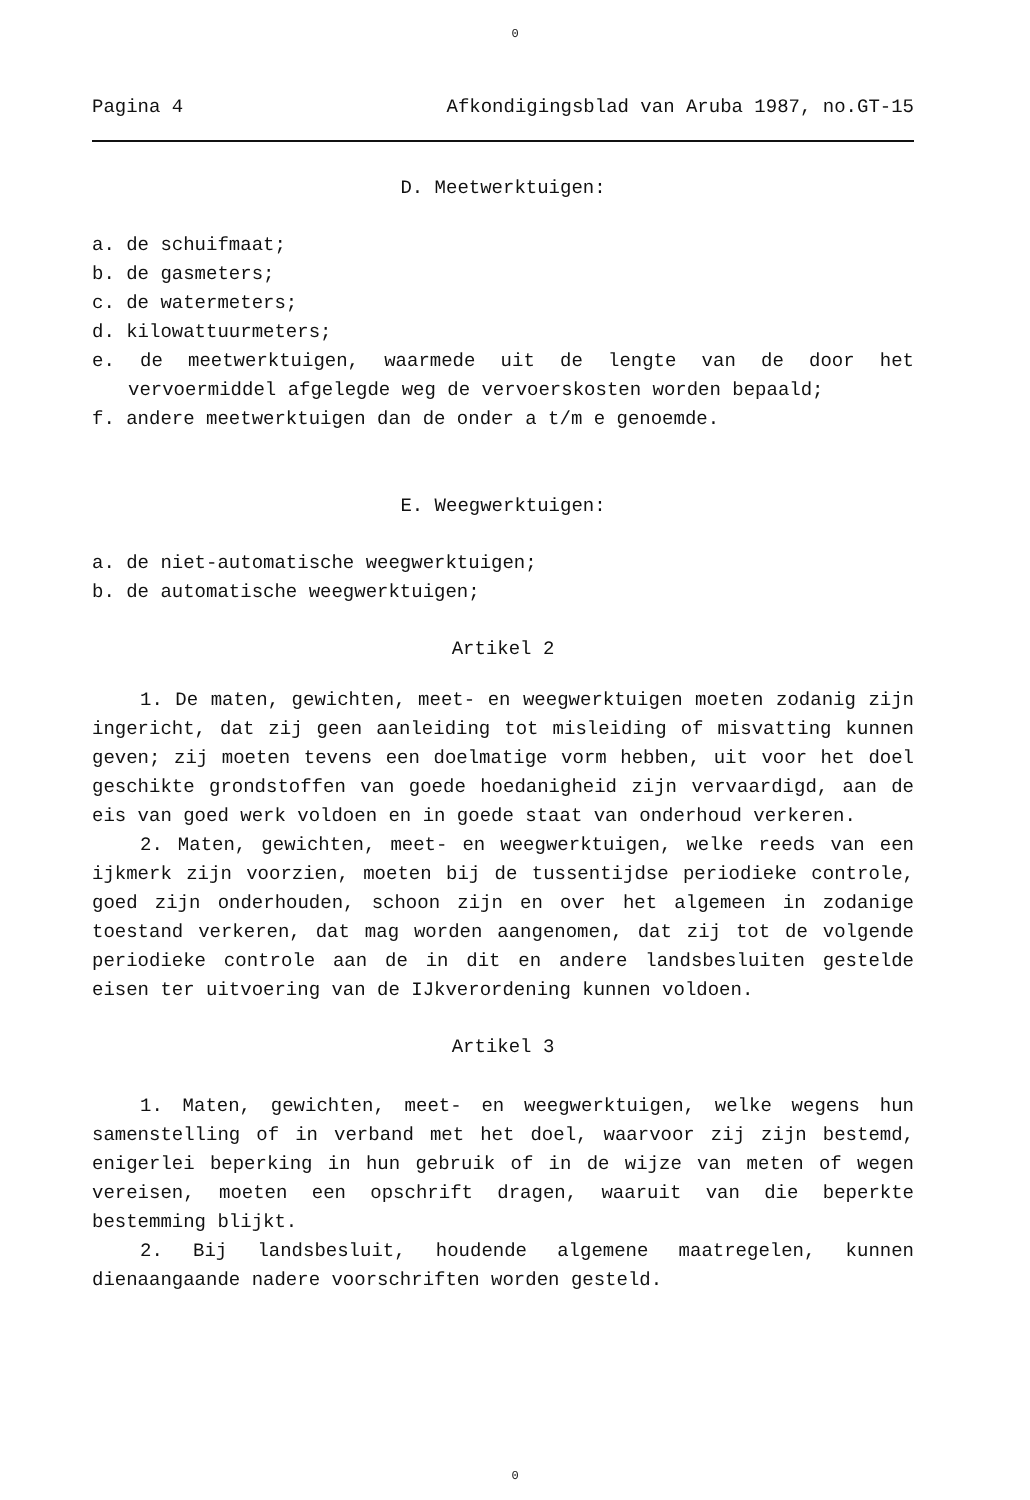0
Pagina 4 Afkondigingsblad van Aruba 1987, no.GT-15
D. Meetwerktuigen:
a. de schuifmaat;
b. de gasmeters;
c. de watermeters;
d. kilowattuurmeters;
e. de meetwerktuigen, waarmede uit de lengte van de door het vervoermiddel afgelegde weg de vervoerskosten worden bepaald;
f. andere meetwerktuigen dan de onder a t/m e genoemde.
E. Weegwerktuigen:
a. de niet-automatische weegwerktuigen;
b. de automatische weegwerktuigen;
Artikel 2
1. De maten, gewichten, meet- en weegwerktuigen moeten zodanig zijn ingericht, dat zij geen aanleiding tot misleiding of misvatting kunnen geven; zij moeten tevens een doelmatige vorm hebben, uit voor het doel geschikte grondstoffen van goede hoedanigheid zijn vervaardigd, aan de eis van goed werk voldoen en in goede staat van onderhoud verkeren.
2. Maten, gewichten, meet- en weegwerktuigen, welke reeds van een ijkmerk zijn voorzien, moeten bij de tussentijdse periodieke controle, goed zijn onderhouden, schoon zijn en over het algemeen in zodanige toestand verkeren, dat mag worden aangenomen, dat zij tot de volgende periodieke controle aan de in dit en andere landsbesluiten gestelde eisen ter uitvoering van de IJkverordening kunnen voldoen.
Artikel 3
1. Maten, gewichten, meet- en weegwerktuigen, welke wegens hun samenstelling of in verband met het doel, waarvoor zij zijn bestemd, enigerlei beperking in hun gebruik of in de wijze van meten of wegen vereisen, moeten een opschrift dragen, waaruit van die beperkte bestemming blijkt.
2. Bij landsbesluit, houdende algemene maatregelen, kunnen dienaangaande nadere voorschriften worden gesteld.
0